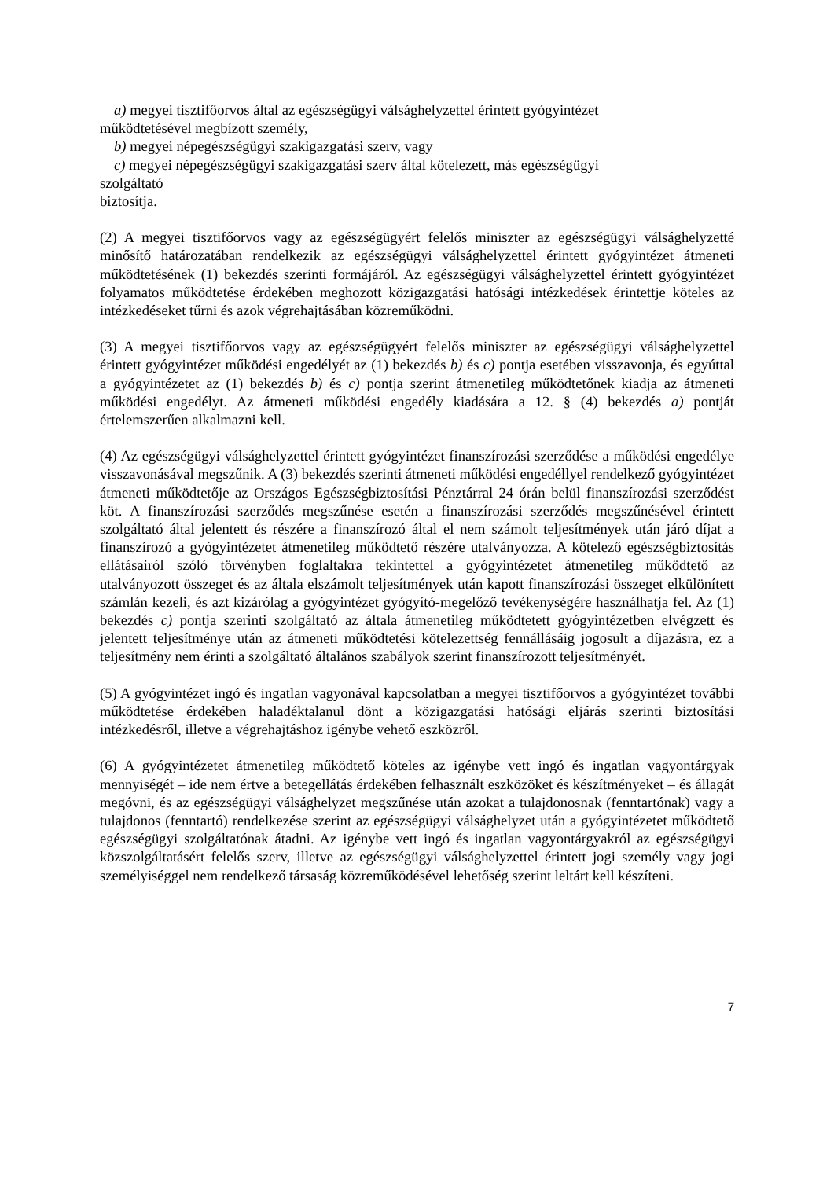a) megyei tisztifőorvos által az egészségügyi válsághelyzettel érintett gyógyintézet
működtetésével megbízott személy,
b) megyei népegészségügyi szakigazgatási szerv, vagy
c) megyei népegészségügyi szakigazgatási szerv által kötelezett, más egészségügyi
szolgáltató
biztosítja.
(2) A megyei tisztifőorvos vagy az egészségügyért felelős miniszter az egészségügyi válsághelyzetté minősítő határozatában rendelkezik az egészségügyi válsághelyzettel érintett gyógyintézet átmeneti működtetésének (1) bekezdés szerinti formájáról. Az egészségügyi válsághelyzettel érintett gyógyintézet folyamatos működtetése érdekében meghozott közigazgatási hatósági intézkedések érintettje köteles az intézkedéseket tűrni és azok végrehajtásában közreműködni.
(3) A megyei tisztifőorvos vagy az egészségügyért felelős miniszter az egészségügyi válsághelyzettel érintett gyógyintézet működési engedélyét az (1) bekezdés b) és c) pontja esetében visszavonja, és egyúttal a gyógyintézetet az (1) bekezdés b) és c) pontja szerint átmenetileg működtetőnek kiadja az átmeneti működési engedélyt. Az átmeneti működési engedély kiadására a 12. § (4) bekezdés a) pontját értelemszerűen alkalmazni kell.
(4) Az egészségügyi válsághelyzettel érintett gyógyintézet finanszírozási szerződése a működési engedélye visszavonásával megszűnik. A (3) bekezdés szerinti átmeneti működési engedéllyel rendelkező gyógyintézet átmeneti működtetője az Országos Egészségbiztosítási Pénztárral 24 órán belül finanszírozási szerződést köt. A finanszírozási szerződés megszűnése esetén a finanszírozási szerződés megszűnésével érintett szolgáltató által jelentett és részére a finanszírozó által el nem számolt teljesítmények után járó díjat a finanszírozó a gyógyintézetet átmenetileg működtető részére utalványozza. A kötelező egészségbiztosítás ellátásairól szóló törvényben foglaltakra tekintettel a gyógyintézetet átmenetileg működtető az utalványozott összeget és az általa elszámolt teljesítmények után kapott finanszírozási összeget elkülönített számlán kezeli, és azt kizárólag a gyógyintézet gyógyító-megelőző tevékenységére használhatja fel. Az (1) bekezdés c) pontja szerinti szolgáltató az általa átmenetileg működtetett gyógyintézetben elvégzett és jelentett teljesítménye után az átmeneti működtetési kötelezettség fennállásáig jogosult a díjazásra, ez a teljesítmény nem érinti a szolgáltató általános szabályok szerint finanszírozott teljesítményét.
(5) A gyógyintézet ingó és ingatlan vagyonával kapcsolatban a megyei tisztifőorvos a gyógyintézet további működtetése érdekében haladéktalanul dönt a közigazgatási hatósági eljárás szerinti biztosítási intézkedésről, illetve a végrehajtáshoz igénybe vehető eszközről.
(6) A gyógyintézetet átmenetileg működtető köteles az igénybe vett ingó és ingatlan vagyontárgyak mennyiségét – ide nem értve a betegellátás érdekében felhasznált eszközöket és készítményeket – és állagát megóvni, és az egészségügyi válsághelyzet megszűnése után azokat a tulajdonosnak (fenntartónak) vagy a tulajdonos (fenntartó) rendelkezése szerint az egészségügyi válsághelyzet után a gyógyintézetet működtető egészségügyi szolgáltatónak átadni. Az igénybe vett ingó és ingatlan vagyontárgyakról az egészségügyi közszolgáltatásért felelős szerv, illetve az egészségügyi válsághelyzettel érintett jogi személy vagy jogi személyiséggel nem rendelkező társaság közreműködésével lehetőség szerint leltárt kell készíteni.
7